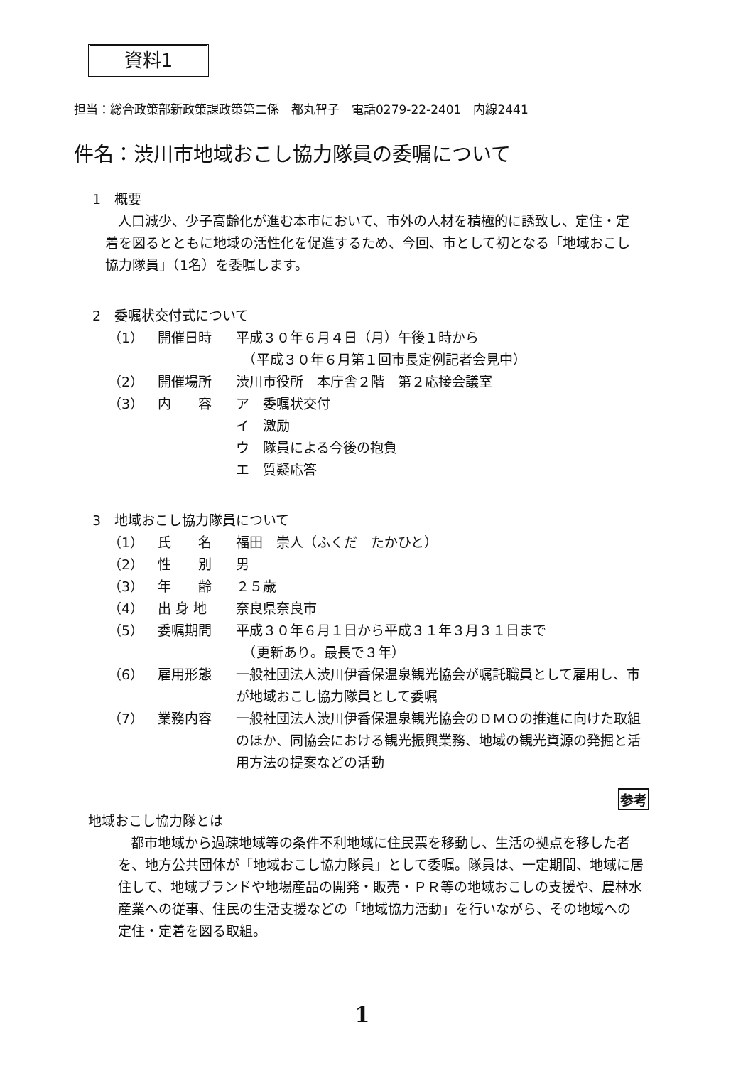資料1
担当：総合政策部新政策課政策第二係　都丸智子　電話0279-22-2401　内線2441
件名：渋川市地域おこし協力隊員の委嘱について
1　概要
人口減少、少子高齢化が進む本市において、市外の人材を積極的に誘致し、定住・定着を図るとともに地域の活性化を促進するため、今回、市として初となる「地域おこし協力隊員」（1名）を委嘱します。
2　委嘱状交付式について
（1） 開催日時 平成３０年６月４日（月）午後１時から
　（平成３０年６月第１回市長定例記者会見中）
（2） 開催場所 渋川市役所　本庁舎２階　第２応接会議室
（3） 内　　容 ア　委嘱状交付
イ　激励
ウ　隊員による今後の抱負
エ　質疑応答
3　地域おこし協力隊員について
（1） 氏　　名 福田　崇人（ふくだ　たかひと）
（2） 性　　別 男
（3） 年　　齢 ２５歳
（4） 出 身 地 奈良県奈良市
（5） 委嘱期間 平成３０年６月１日から平成３１年３月３１日まで
　（更新あり。最長で３年）
（6） 雇用形態 一般社団法人渋川伊香保温泉観光協会が嘱託職員として雇用し、市が地域おこし協力隊員として委嘱
（7） 業務内容 一般社団法人渋川伊香保温泉観光協会のＤＭＯの推進に向けた取組のほか、同協会における観光振興業務、地域の観光資源の発掘と活用方法の提案などの活動
参考
地域おこし協力隊とは
都市地域から過疎地域等の条件不利地域に住民票を移動し、生活の拠点を移した者を、地方公共団体が「地域おこし協力隊員」として委嘱。隊員は、一定期間、地域に居住して、地域ブランドや地場産品の開発・販売・ＰＲ等の地域おこしの支援や、農林水産業への従事、住民の生活支援などの「地域協力活動」を行いながら、その地域への定住・定着を図る取組。
1